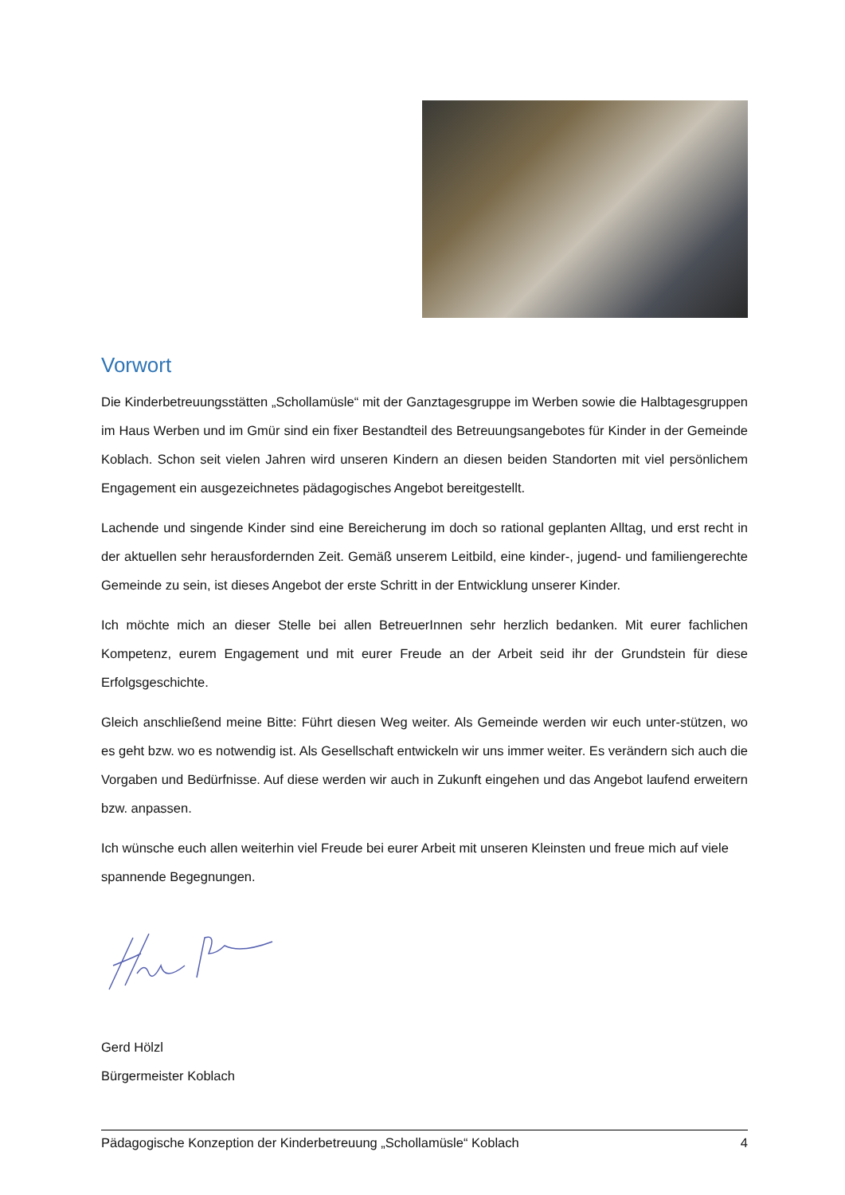Vorwort
Die Kinderbetreuungsstätten „Schollamüsle“ mit der Ganztagesgruppe im Werben sowie die Halbtagesgruppen im Haus Werben und im Gmür sind ein fixer Bestandteil des Betreuungsangebotes für Kinder in der Gemeinde Koblach. Schon seit vielen Jahren wird unseren Kindern an diesen beiden Standorten mit viel persönlichem Engagement ein ausgezeichnetes pädagogisches Angebot bereitgestellt.
Lachende und singende Kinder sind eine Bereicherung im doch so rational geplanten Alltag, und erst recht in der aktuellen sehr herausfordernden Zeit. Gemäß unserem Leitbild, eine kinder-, jugend- und familiengerechte Gemeinde zu sein, ist dieses Angebot der erste Schritt in der Entwicklung unserer Kinder.
Ich möchte mich an dieser Stelle bei allen BetreuerInnen sehr herzlich bedanken. Mit eurer fachlichen Kompetenz, eurem Engagement und mit eurer Freude an der Arbeit seid ihr der Grundstein für diese Erfolgsgeschichte.
Gleich anschließend meine Bitte: Führt diesen Weg weiter. Als Gemeinde werden wir euch unter-stützen, wo es geht bzw. wo es notwendig ist. Als Gesellschaft entwickeln wir uns immer weiter. Es verändern sich auch die Vorgaben und Bedürfnisse. Auf diese werden wir auch in Zukunft eingehen und das Angebot laufend erweitern bzw. anpassen.
Ich wünsche euch allen weiterhin viel Freude bei eurer Arbeit mit unseren Kleinsten und freue mich auf viele spannende Begegnungen.
Gerd Hölzl
Bürgermeister Koblach
Pädagogische Konzeption der Kinderbetreuung „Schollamüsle“ Koblach 4